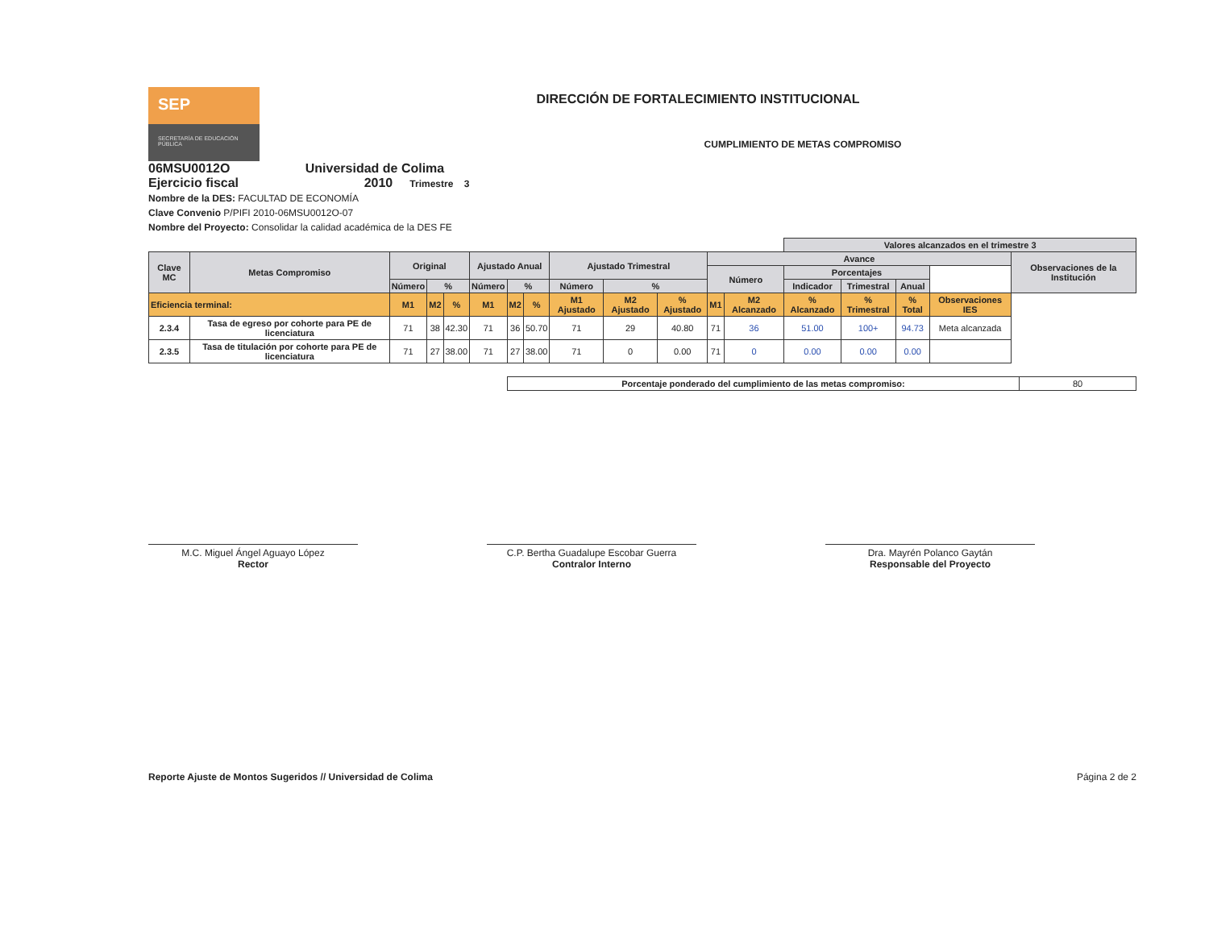SEP
SECRETARÍA DE EDUCACIÓN PÚBLICA
DIRECCIÓN DE FORTALECIMIENTO INSTITUCIONAL
CUMPLIMIENTO DE METAS COMPROMISO
06MSU0012O Universidad de Colima
Ejercicio fiscal 2010 Trimestre 3
Nombre de la DES: FACULTAD DE ECONOMÍA
Clave Convenio P/PIFI 2010-06MSU0012O-07
Nombre del Proyecto: Consolidar la calidad académica de la DES FE
| | | | | | | | | | | | | | Valores alcanzados en el trimestre 3 | | | | |
| --- | --- | --- | --- | --- | --- | --- | --- | --- | --- | --- | --- | --- | --- | --- | --- | --- | --- |
| Clave MC | Metas Compromiso | Original | | | Ajustado Anual | | | Ajustado Trimestral | | | Avance | | | | | | Observaciones de la Institución |
| | | | | | | | | | | | Número | | Porcentajes | | | | |
| | | Número | % | | Número | % | | Número | % | | | | Indicador | Trimestral | Anual | | |
| Eficiencia terminal: | | M1 | M2 | % | M1 | M2 | % | M1 Ajustado | M2 Ajustado | % Ajustado | M1 | M2 Alcanzado | % Alcanzado | % Trimestral | % Total | Observaciones IES | |
| 2.3.4 | Tasa de egreso por cohorte para PE de licenciatura | 71 | 38 | 42.30 | 71 | 36 | 50.70 | 71 | 29 | 40.80 | 71 | 36 | 51.00 | 100+ | 94.73 | Meta alcanzada | |
| 2.3.5 | Tasa de titulación por cohorte para PE de licenciatura | 71 | 27 | 38.00 | 71 | 27 | 38.00 | 71 | 0 | 0.00 | 71 | 0 | 0.00 | 0.00 | 0.00 | | |
| Porcentaje ponderado del cumplimiento de las metas compromiso: | 80 |
M.C. Miguel Ángel Aguayo López
Rector
C.P. Bertha Guadalupe Escobar Guerra
Contralor Interno
Dra. Mayrén Polanco Gaytán
Responsable del Proyecto
Reporte Ajuste de Montos Sugeridos // Universidad de Colima Página 2 de 2